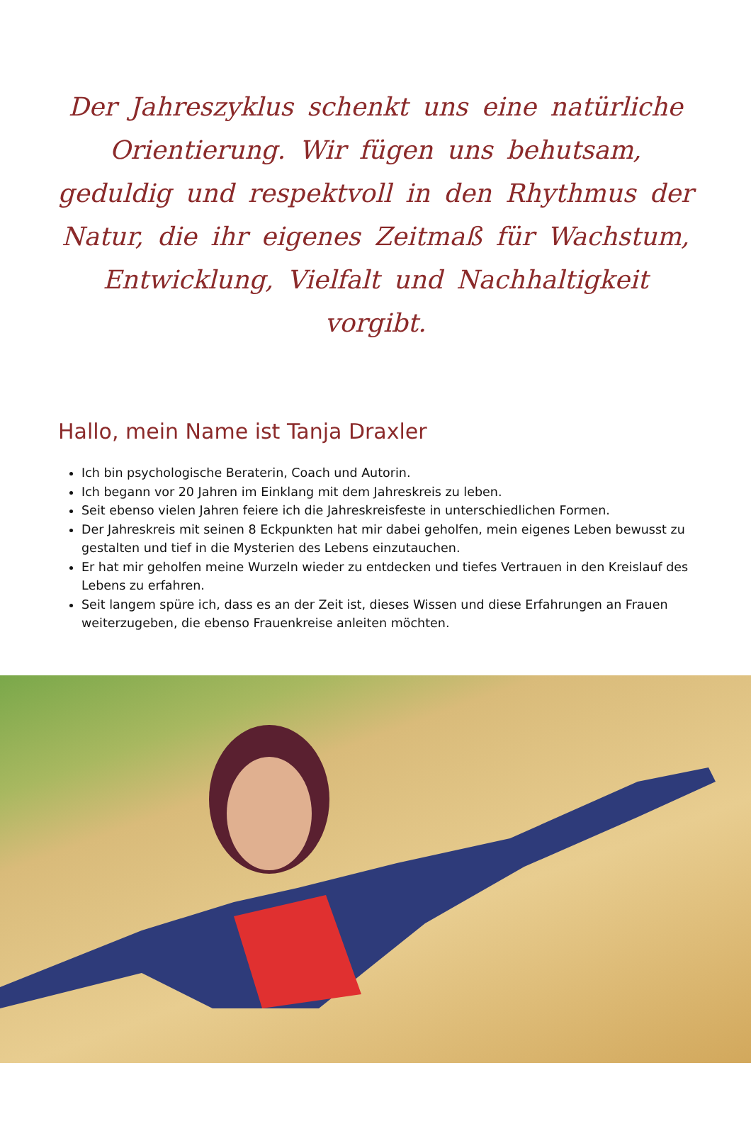Der Jahreszyklus schenkt uns eine natürliche Orientierung. Wir fügen uns behutsam, geduldig und respektvoll in den Rhythmus der Natur, die ihr eigenes Zeitmaß für Wachstum, Entwicklung, Vielfalt und Nachhaltigkeit vorgibt.
Hallo, mein Name ist Tanja Draxler
Ich bin psychologische Beraterin, Coach und Autorin.
Ich begann vor 20 Jahren im Einklang mit dem Jahreskreis zu leben.
Seit ebenso vielen Jahren feiere ich die Jahreskreisfeste in unterschiedlichen Formen.
Der Jahreskreis mit seinen 8 Eckpunkten hat mir dabei geholfen, mein eigenes Leben bewusst zu gestalten und tief in die Mysterien des Lebens einzutauchen.
Er hat mir geholfen meine Wurzeln wieder zu entdecken und tiefes Vertrauen in den Kreislauf des Lebens zu erfahren.
Seit langem spüre ich, dass es an der Zeit ist, dieses Wissen und diese Erfahrungen an Frauen weiterzugeben, die ebenso Frauenkreise anleiten möchten.